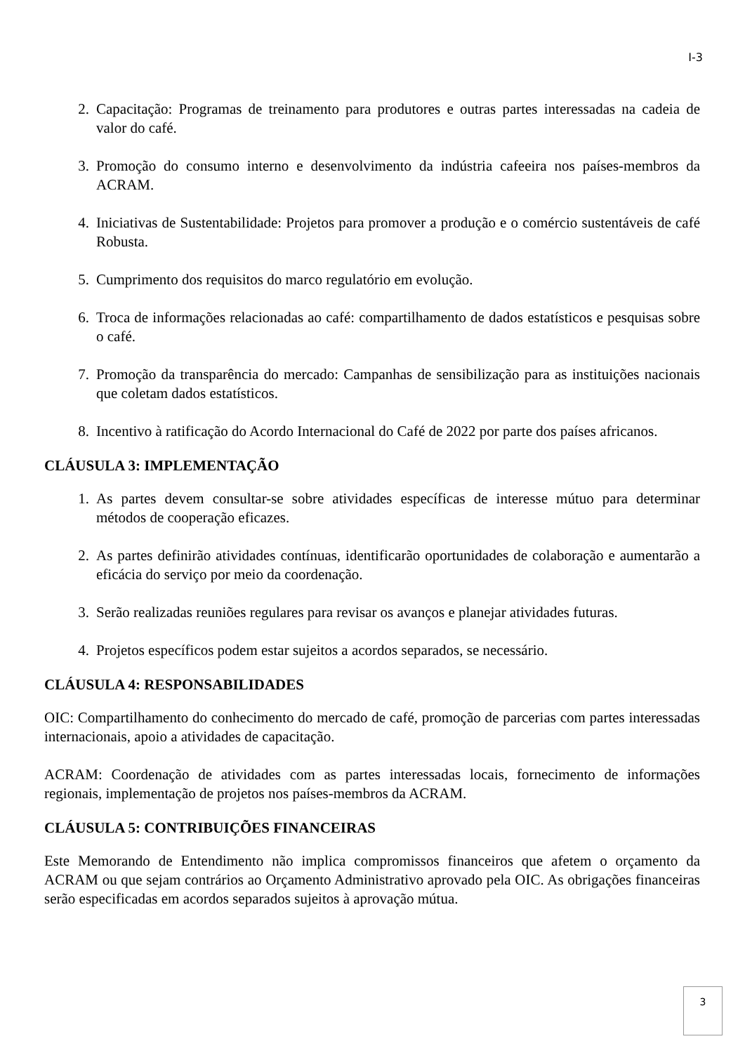I-3
2. Capacitação: Programas de treinamento para produtores e outras partes interessadas na cadeia de valor do café.
3. Promoção do consumo interno e desenvolvimento da indústria cafeeira nos países-membros da ACRAM.
4. Iniciativas de Sustentabilidade: Projetos para promover a produção e o comércio sustentáveis de café Robusta.
5. Cumprimento dos requisitos do marco regulatório em evolução.
6. Troca de informações relacionadas ao café: compartilhamento de dados estatísticos e pesquisas sobre o café.
7. Promoção da transparência do mercado: Campanhas de sensibilização para as instituições nacionais que coletam dados estatísticos.
8. Incentivo à ratificação do Acordo Internacional do Café de 2022 por parte dos países africanos.
CLÁUSULA 3: IMPLEMENTAÇÃO
1. As partes devem consultar-se sobre atividades específicas de interesse mútuo para determinar métodos de cooperação eficazes.
2. As partes definirão atividades contínuas, identificarão oportunidades de colaboração e aumentarão a eficácia do serviço por meio da coordenação.
3. Serão realizadas reuniões regulares para revisar os avanços e planejar atividades futuras.
4. Projetos específicos podem estar sujeitos a acordos separados, se necessário.
CLÁUSULA 4: RESPONSABILIDADES
OIC: Compartilhamento do conhecimento do mercado de café, promoção de parcerias com partes interessadas internacionais, apoio a atividades de capacitação.
ACRAM: Coordenação de atividades com as partes interessadas locais, fornecimento de informações regionais, implementação de projetos nos países-membros da ACRAM.
CLÁUSULA 5: CONTRIBUIÇÕES FINANCEIRAS
Este Memorando de Entendimento não implica compromissos financeiros que afetem o orçamento da ACRAM ou que sejam contrários ao Orçamento Administrativo aprovado pela OIC. As obrigações financeiras serão especificadas em acordos separados sujeitos à aprovação mútua.
3